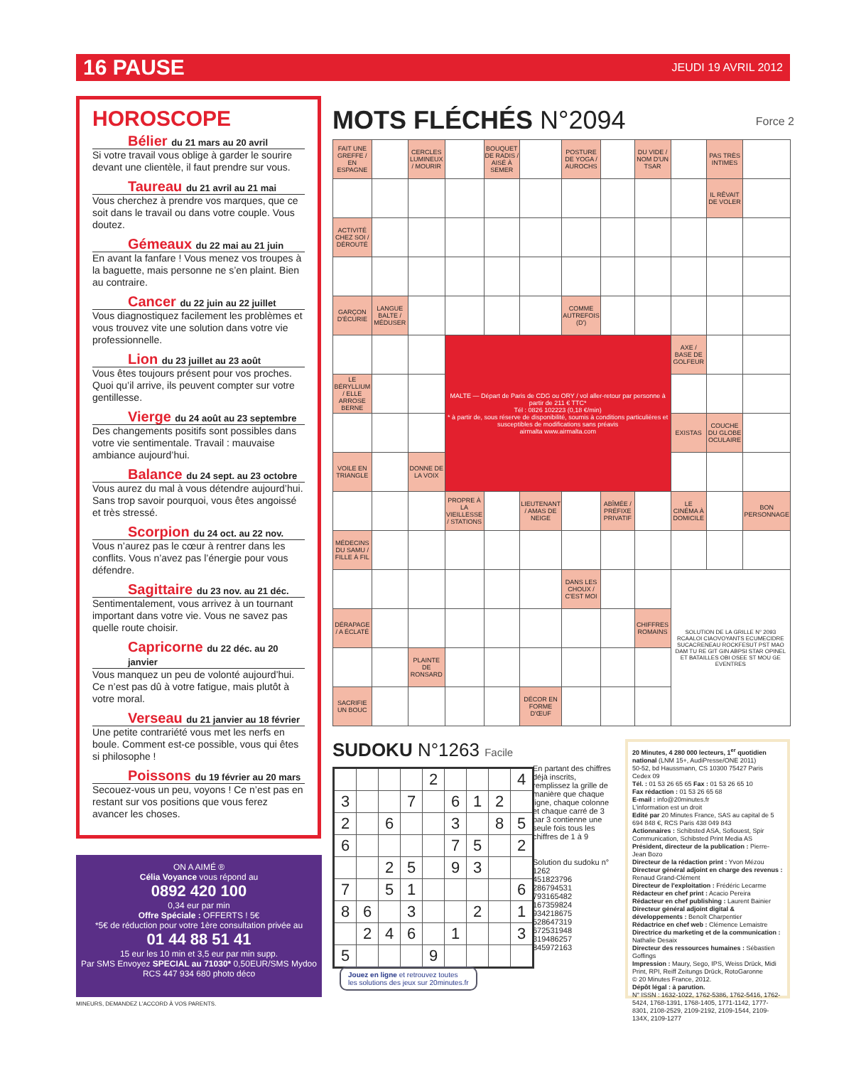16 PAUSE JEUDI 19 AVRIL 2012
HOROSCOPE
Bélier du 21 mars au 20 avril
Si votre travail vous oblige à garder le sourire devant une clientèle, il faut prendre sur vous.
Taureau du 21 avril au 21 mai
Vous cherchez à prendre vos marques, que ce soit dans le travail ou dans votre couple. Vous doutez.
Gémeaux du 22 mai au 21 juin
En avant la fanfare ! Vous menez vos troupes à la baguette, mais personne ne s’en plaint. Bien au contraire.
Cancer du 22 juin au 22 juillet
Vous diagnostiquez facilement les problèmes et vous trouvez vite une solution dans votre vie professionnelle.
Lion du 23 juillet au 23 août
Vous êtes toujours présent pour vos proches. Quoi qu’il arrive, ils peuvent compter sur votre gentillesse.
Vierge du 24 août au 23 septembre
Des changements positifs sont possibles dans votre vie sentimentale. Travail : mauvaise ambiance aujourd’hui.
Balance du 24 sept. au 23 octobre
Vous aurez du mal à vous détendre aujourd’hui. Sans trop savoir pourquoi, vous êtes angoissé et très stressé.
Scorpion du 24 oct. au 22 nov.
Vous n’aurez pas le cœur à rentrer dans les conflits. Vous n’avez pas l’énergie pour vous défendre.
Sagittaire du 23 nov. au 21 déc.
Sentimentalement, vous arrivez à un tournant important dans votre vie. Vous ne savez pas quelle route choisir.
Capricorne du 22 déc. au 20 janvier
Vous manquez un peu de volonté aujourd’hui. Ce n’est pas dû à votre fatigue, mais plutôt à votre moral.
Verseau du 21 janvier au 18 février
Une petite contrariété vous met les nerfs en boule. Comment est-ce possible, vous qui êtes si philosophe !
Poissons du 19 février au 20 mars
Secouez-vous un peu, voyons ! Ce n’est pas en restant sur vos positions que vous ferez avancer les choses.
MOTS FLÉCHÉS N°2094 Force 2
| FAIT UNE GREFFE / EN ESPAGNE | | CERCLES LUMINEUX / MOURIR | | BOUQUET DE RADIS / AISÉ À SEMER | | POSTURE DE YOGA / AUROCHS | | DU VIDE / NOM D'UN TSAR | | PAS TRÈS INTIMES | |
| | | | | | | | | | | IL RÊVAIT DE VOLER | |
| ACTIVITÉ CHEZ SOI / DÉROUTÉ | | | | | | | | | | | |
| GARÇON D'ÉCURIE | LANGUE BALTE / MÉDUSER | | | | | COMME AUTREFOIS (D') | | | | | |
| | | | MALTE — Départ de Paris de CDG ou ORY / vol aller-retour par personne à partir de 211 € TTC* Tél : 0826 102223 (0,18 €/min) * à partir de, sous réserve de disponibilité, soumis à conditions particulières et susceptibles de modifications sans préavis airmalta www.airmalta.com | | | | | | AXE / BASE DE GOLFEUR | | |
| LE BÉRYLLIUM / ELLE ARROSE BERNE | | | | | | | | | | | |
| | | | | | | | | | EXISTAS | COUCHE DU GLOBE OCULAIRE | |
| VOILE EN TRIANGLE | | DONNE DE LA VOIX | | | | | | | | | |
| | | | PROPRE À LA VIEILLESSE / STATIONS | | LIEUTENANT / AMAS DE NEIGE | | ABÎMÉE / PRÉFIXE PRIVATIF | | LE CINÉMA À DOMICILE | | BON PERSONNAGE |
| MÉDECINS DU SAMU / FILLE À FIL | | | | | | | | | | | |
| | | | | | | DANS LES CHOUX / C'EST MOI | | | SOLUTION DE LA GRILLE N° 2093 RCAALOI CIAOVOYANTS ECUMECIDRE SUCACRENEAU ROCKFESUT PST MAO DAM TU RE GIT GIN ABPSI STAR OPINEL ET BATAILLES OBI OSEE ST MOU GE EVENTRES | | |
| DÉRAPAGE / A ÉCLATÉ | | | | | | | | CHIFFRES ROMAINS | | | |
| | | PLAINTE DE RONSARD | | | | | | | | | |
| SACRIFIE UN BOUC | | | | | DÉCOR EN FORME D'ŒUF | | | | | | |
SUDOKU N°1263 Facile
| | | | | 2 | | | | 4 |
| 3 | | | 7 | | 6 | 1 | 2 | |
| 2 | | 6 | | | 3 | | 8 | 5 |
| 6 | | | | | 7 | 5 | | 2 |
| | | 2 | 5 | | 9 | 3 | | |
| 7 | | 5 | 1 | | | | | 6 |
| 8 | 6 | | 3 | | | 2 | | 1 |
| | 2 | 4 | 6 | | 1 | | | 3 |
| 5 | | | | 9 | | | | |
En partant des chiffres déjà inscrits, remplissez la grille de manière que chaque ligne, chaque colonne et chaque carré de 3 par 3 contienne une seule fois tous les chiffres de 1 à 9
Solution du sudoku n° 1262
451823796 286794531 793165482 167359824 934218675 528647319 672531948 319486257 845972163
Jouez en ligne et retrouvez toutes
les solutions des jeux sur 20minutes.fr
20 Minutes, 4 280 000 lecteurs, 1<sup>er</sup> quotidien national (LNM 15+, AudiPresse/ONE 2011)
50-52, bd Haussmann, CS 10300 75427 Paris Cedex 09
Tél. : 01 53 26 65 65 Fax : 01 53 26 65 10
Fax rédaction : 01 53 26 65 68
E-mail : info@20minutes.fr
L'information est un droit
Edité par 20 Minutes France, SAS au capital de 5 694 848 €, RCS Paris 438 049 843
Actionnaires : Schibsted ASA, Sofiouest, Spir Communication, Schibsted Print Media AS
Président, directeur de la publication : Pierre-Jean Bozo
Directeur de la rédaction print : Yvon Mézou
Directeur général adjoint en charge des revenus : Renaud Grand-Clément
Directeur de l'exploitation : Frédéric Lecarme
Rédacteur en chef print : Acacio Pereira
Rédacteur en chef publishing : Laurent Bainier
Directeur général adjoint digital & développements : Benoît Charpentier
Rédactrice en chef web : Clémence Lemaistre
Directrice du marketing et de la communication : Nathalie Desaix
Directeur des ressources humaines : Sébastien Goffings
Impression : Maury, Sego, IPS, Weiss Drück, Midi Print, RPI, Reiff Zeitungs Drück, RotoGaronne
© 20 Minutes France, 2012.
Dépôt légal : à parution.
N° ISSN : 1632-1022, 1762-5386, 1762-5416, 1762-5424, 1768-1391, 1768-1405, 1771-1142, 1777-8301, 2108-2529, 2109-2192, 2109-1544, 2109-134X, 2109-1277
ON A AIMÉ ®
Célia Voyance vous répond au
0892 420 100
0,34 eur par min
Offre Spéciale : OFFERTS ! 5€
*5€ de réduction pour votre 1ère consultation privée au
01 44 88 51 41
15 eur les 10 min et 3,5 eur par min supp.
Par SMS Envoyez SPECIAL au 71030* 0,50EUR/SMS Mydoo
RCS 447 934 680 photo déco
MINEURS, DEMANDEZ L'ACCORD À VOS PARENTS.